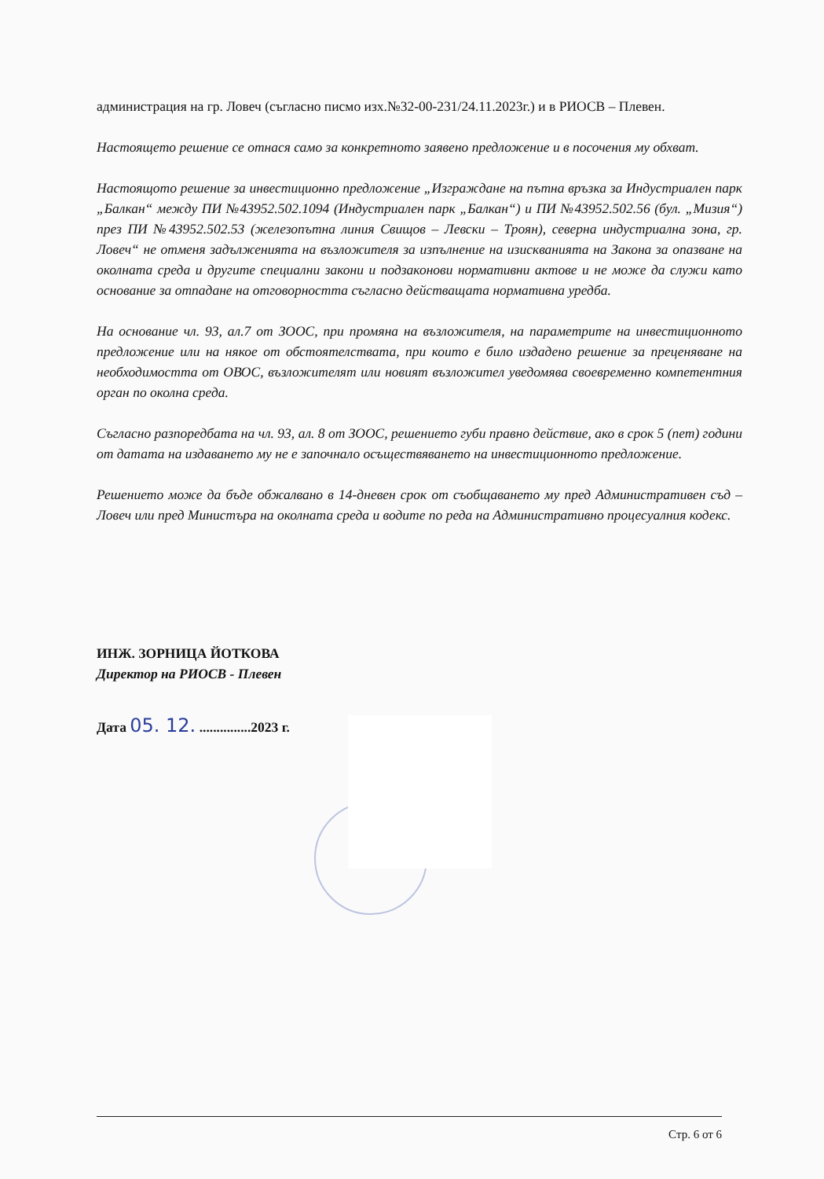администрация на гр. Ловеч (съгласно писмо изх.№32-00-231/24.11.2023г.) и в РИОСВ – Плевен.
Настоящето решение се отнася само за конкретното заявено предложение и в посочения му обхват.
Настоящото решение за инвестиционно предложение „Изграждане на пътна връзка за Индустриален парк „Балкан“ между ПИ №43952.502.1094 (Индустриален парк „Балкан“) и ПИ №43952.502.56 (бул. „Мизия“) през ПИ №43952.502.53 (железопътна линия Свищов – Левски – Троян), северна индустриална зона, гр. Ловеч“ не отменя задълженията на възложителя за изпълнение на изискванията на Закона за опазване на околната среда и другите специални закони и подзаконови нормативни актове и не може да служи като основание за отпадане на отговорността съгласно действащата нормативна уредба.
На основание чл. 93, ал.7 от ЗООС, при промяна на възложителя, на параметрите на инвестиционното предложение или на някое от обстоятелствата, при които е било издадено решение за преценяване на необходимостта от ОВОС, възложителят или новият възложител уведомява своевременно компетентния орган по околна среда.
Съгласно разпоредбата на чл. 93, ал. 8 от ЗООС, решението губи правно действие, ако в срок 5 (пет) години от датата на издаването му не е започнало осъществяването на инвестиционното предложение.
Решението може да бъде обжалвано в 14-дневен срок от съобщаването му пред Административен съд – Ловеч или пред Министъра на околната среда и водите по реда на Административно процесуалния кодекс.
ИНЖ. ЗОРНИЦА ЙОТКОВА
Директор на РИОСВ - Плевен
Дата 05. 12. ...............2023 г.
Стр. 6 от 6